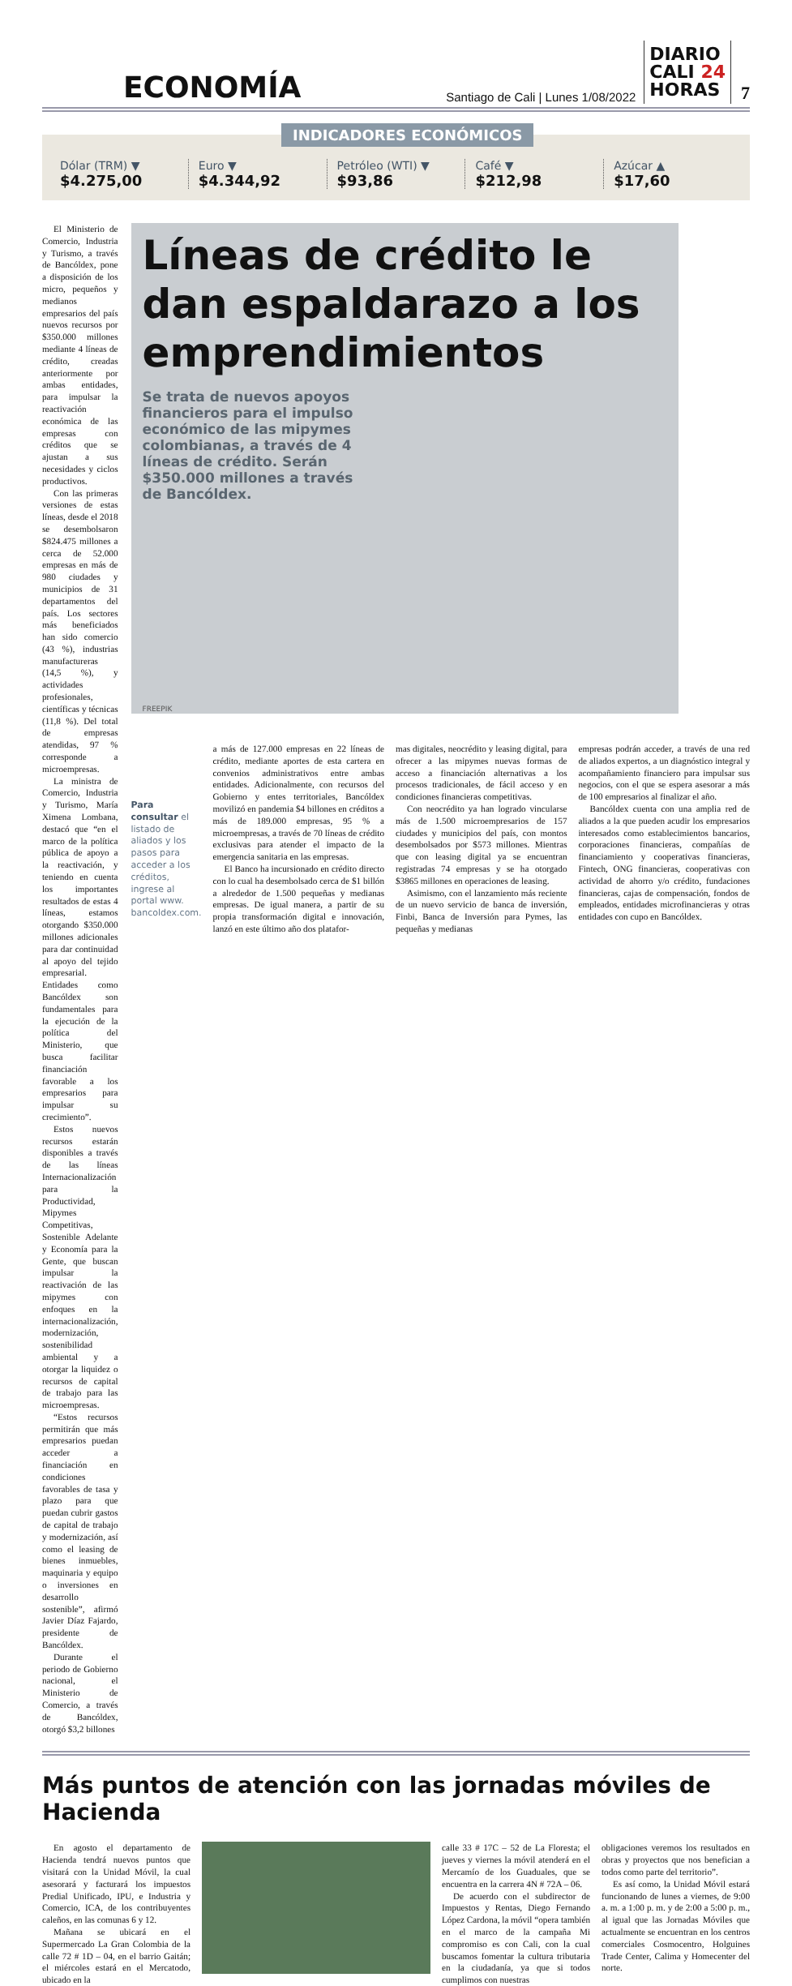ECONOMÍA
Santiago de Cali | Lunes 1/08/2022
DIARIO
CALI 24
HORAS
7
INDICADORES ECONÓMICOS
Dólar (TRM) ▼
$4.275,00
Euro ▼
$4.344,92
Petróleo (WTI) ▼
$93,86
Café ▼
$212,98
Azúcar ▲
$17,60
El Ministerio de Comercio, Industria y Turismo, a través de Bancóldex, pone a disposición de los micro, pequeños y medianos empresarios del país nuevos recursos por $350.000 millones mediante 4 líneas de crédito, creadas anteriormente por ambas entidades, para impulsar la reactivación económica de las empresas con créditos que se ajustan a sus necesidades y ciclos productivos.
Con las primeras versiones de estas líneas, desde el 2018 se desembolsaron $824.475 millones a cerca de 52.000 empresas en más de 980 ciudades y municipios de 31 departamentos del país. Los sectores más beneficiados han sido comercio (43 %), industrias manufactureras (14,5 %), y actividades profesionales, científicas y técnicas (11,8 %). Del total de empresas atendidas, 97 % corresponde a microempresas.
La ministra de Comercio, Industria y Turismo, María Ximena Lombana, destacó que “en el marco de la política pública de apoyo a la reactivación, y teniendo en cuenta los importantes resultados de estas 4 líneas, estamos otorgando $350.000 millones adicionales para dar continuidad al apoyo del tejido empresarial. Entidades como Bancóldex son fundamentales para la ejecución de la política del Ministerio, que busca facilitar financiación favorable a los empresarios para impulsar su crecimiento”.
Estos nuevos recursos estarán disponibles a través de las líneas Internacionalización para la Productividad, Mipymes Competitivas, Sostenible Adelante y Economía para la Gente, que buscan impulsar la reactivación de las mipymes con enfoques en la internacionalización, modernización, sostenibilidad ambiental y a otorgar la liquidez o recursos de capital de trabajo para las microempresas.
“Estos recursos permitirán que más empresarios puedan acceder a financiación en condiciones favorables de tasa y plazo para que puedan cubrir gastos de capital de trabajo y modernización, así como el leasing de bienes inmuebles, maquinaria y equipo o inversiones en desarrollo sostenible”, afirmó Javier Díaz Fajardo, presidente de Bancóldex.
Durante el periodo de Gobierno nacional, el Ministerio de Comercio, a través de Bancóldex, otorgó $3,2 billones
Líneas de crédito le dan espaldarazo a los emprendimientos
Se trata de nuevos apoyos financieros para el impulso económico de las mipymes colombianas, a través de 4 líneas de crédito. Serán $350.000 millones a través de Bancóldex.
FREEPIK
Para consultar el listado de aliados y los pasos para acceder a los créditos, ingrese al portal www. bancoldex.com.
a más de 127.000 empresas en 22 líneas de crédito, mediante aportes de esta cartera en convenios administrativos entre ambas entidades. Adicionalmente, con recursos del Gobierno y entes territoriales, Bancóldex movilizó en pandemia $4 billones en créditos a más de 189.000 empresas, 95 % a microempresas, a través de 70 líneas de crédito exclusivas para atender el impacto de la emergencia sanitaria en las empresas.
El Banco ha incursionado en crédito directo con lo cual ha desembolsado cerca de $1 billón a alrededor de 1.500 pequeñas y medianas empresas. De igual manera, a partir de su propia transformación digital e innovación, lanzó en este último año dos platafor-
mas digitales, neocrédito y leasing digital, para ofrecer a las mipymes nuevas formas de acceso a financiación alternativas a los procesos tradicionales, de fácil acceso y en condiciones financieras competitivas.
Con neocrédito ya han logrado vincularse más de 1.500 microempresarios de 157 ciudades y municipios del país, con montos desembolsados por $573 millones. Mientras que con leasing digital ya se encuentran registradas 74 empresas y se ha otorgado $3865 millones en operaciones de leasing.
Asimismo, con el lanzamiento más reciente de un nuevo servicio de banca de inversión, Finbi, Banca de Inversión para Pymes, las pequeñas y medianas
empresas podrán acceder, a través de una red de aliados expertos, a un diagnóstico integral y acompañamiento financiero para impulsar sus negocios, con el que se espera asesorar a más de 100 empresarios al finalizar el año.
Bancóldex cuenta con una amplia red de aliados a la que pueden acudir los empresarios interesados como establecimientos bancarios, corporaciones financieras, compañías de financiamiento y cooperativas financieras, Fintech, ONG financieras, cooperativas con actividad de ahorro y/o crédito, fundaciones financieras, cajas de compensación, fondos de empleados, entidades microfinancieras y otras entidades con cupo en Bancóldex.
Más puntos de atención con las jornadas móviles de Hacienda
En agosto el departamento de Hacienda tendrá nuevos puntos que visitará con la Unidad Móvil, la cual asesorará y facturará los impuestos Predial Unificado, IPU, e Industria y Comercio, ICA, de los contribuyentes caleños, en las comunas 6 y 12.
Mañana se ubicará en el Supermercado La Gran Colombia de la calle 72 # 1D – 04, en el barrio Gaitán; el miércoles estará en el Mercatodo, ubicado en la
calle 33 # 17C – 52 de La Floresta; el jueves y viernes la móvil atenderá en el Mercamío de los Guaduales, que se encuentra en la carrera 4N # 72A – 06.
De acuerdo con el subdirector de Impuestos y Rentas, Diego Fernando López Cardona, la móvil “opera también en el marco de la campaña Mi compromiso es con Cali, con la cual buscamos fomentar la cultura tributaria en la ciudadanía, ya que si todos cumplimos con nuestras
obligaciones veremos los resultados en obras y proyectos que nos benefician a todos como parte del territorio”.
Es así como, la Unidad Móvil estará funcionando de lunes a viernes, de 9:00 a. m. a 1:00 p. m. y de 2:00 a 5:00 p. m., al igual que las Jornadas Móviles que actualmente se encuentran en los centros comerciales Cosmocentro, Holguines Trade Center, Calima y Homecenter del norte.